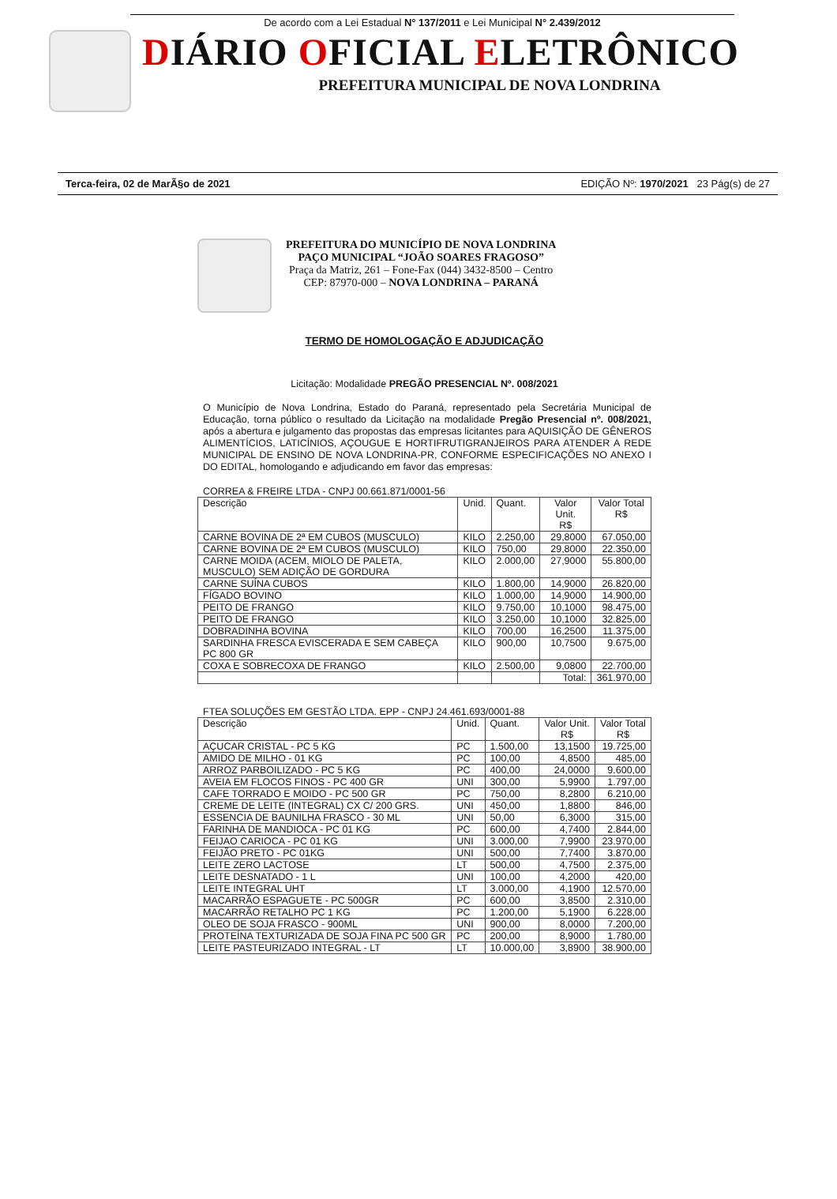De acordo com a Lei Estadual N° 137/2011 e Lei Municipal N° 2.439/2012
DIÁRIO OFICIAL ELETRÔNICO
PREFEITURA MUNICIPAL DE NOVA LONDRINA
Terca-feira, 02 de MarÃ§o de 2021 EDIÇÃO Nº: 1970/2021 23 Pág(s) de 27
PREFEITURA DO MUNICÍPIO DE NOVA LONDRINA
PAÇO MUNICIPAL “JOÃO SOARES FRAGOSO”
Praça da Matriz, 261 – Fone-Fax (044) 3432-8500 – Centro
CEP: 87970-000 – NOVA LONDRINA – PARANÁ
TERMO DE HOMOLOGAÇÃO E ADJUDICAÇÃO
Licitação: Modalidade PREGÃO PRESENCIAL Nº. 008/2021
O Município de Nova Londrina, Estado do Paraná, representado pela Secretária Municipal de Educação, torna público o resultado da Licitação na modalidade Pregão Presencial nº. 008/2021, após a abertura e julgamento das propostas das empresas licitantes para AQUISIÇÃO DE GÊNEROS ALIMENTÍCIOS, LATICÍNIOS, AÇOUGUE E HORTIFRUTIGRANJEIROS PARA ATENDER A REDE MUNICIPAL DE ENSINO DE NOVA LONDRINA-PR, CONFORME ESPECIFICAÇÕES NO ANEXO I DO EDITAL, homologando e adjudicando em favor das empresas:
CORREA & FREIRE LTDA - CNPJ 00.661.871/0001-56
| Descrição | Unid. | Quant. | Valor Unit. R$ | Valor Total R$ |
| --- | --- | --- | --- | --- |
| CARNE BOVINA DE 2ª EM CUBOS (MUSCULO) | KILO | 2.250,00 | 29,8000 | 67.050,00 |
| CARNE BOVINA DE 2ª EM CUBOS (MUSCULO) | KILO | 750,00 | 29,8000 | 22.350,00 |
| CARNE MOIDA (ACEM, MIOLO DE PALETA, MUSCULO) SEM ADIÇÃO DE GORDURA | KILO | 2.000,00 | 27,9000 | 55.800,00 |
| CARNE SUÍNA CUBOS | KILO | 1.800,00 | 14,9000 | 26.820,00 |
| FÍGADO BOVINO | KILO | 1.000,00 | 14,9000 | 14.900,00 |
| PEITO DE FRANGO | KILO | 9.750,00 | 10,1000 | 98.475,00 |
| PEITO DE FRANGO | KILO | 3.250,00 | 10,1000 | 32.825,00 |
| DOBRADINHA BOVINA | KILO | 700,00 | 16,2500 | 11.375,00 |
| SARDINHA FRESCA EVISCERADA E SEM CABEÇA PC 800 GR | KILO | 900,00 | 10,7500 | 9.675,00 |
| COXA E SOBRECOXA DE FRANGO | KILO | 2.500,00 | 9,0800 | 22.700,00 |
| | | | Total: | 361.970,00 |
FTEA SOLUÇÕES EM GESTÃO LTDA. EPP - CNPJ 24.461.693/0001-88
| Descrição | Unid. | Quant. | Valor Unit. R$ | Valor Total R$ |
| --- | --- | --- | --- | --- |
| AÇUCAR CRISTAL - PC 5 KG | PC | 1.500,00 | 13,1500 | 19.725,00 |
| AMIDO DE MILHO - 01 KG | PC | 100,00 | 4,8500 | 485,00 |
| ARROZ PARBOILIZADO - PC 5 KG | PC | 400,00 | 24,0000 | 9.600,00 |
| AVEIA EM FLOCOS FINOS - PC 400 GR | UNI | 300,00 | 5,9900 | 1.797,00 |
| CAFE TORRADO E MOIDO - PC 500 GR | PC | 750,00 | 8,2800 | 6.210,00 |
| CREME DE LEITE (INTEGRAL) CX C/ 200 GRS. | UNI | 450,00 | 1,8800 | 846,00 |
| ESSENCIA DE BAUNILHA FRASCO - 30 ML | UNI | 50,00 | 6,3000 | 315,00 |
| FARINHA DE MANDIOCA - PC 01 KG | PC | 600,00 | 4,7400 | 2.844,00 |
| FEIJAO CARIOCA - PC 01 KG | UNI | 3.000,00 | 7,9900 | 23.970,00 |
| FEIJÃO PRETO - PC 01KG | UNI | 500,00 | 7,7400 | 3.870,00 |
| LEITE ZERO LACTOSE | LT | 500,00 | 4,7500 | 2.375,00 |
| LEITE DESNATADO - 1 L | UNI | 100,00 | 4,2000 | 420,00 |
| LEITE INTEGRAL UHT | LT | 3.000,00 | 4,1900 | 12.570,00 |
| MACARRÃO ESPAGUETE - PC 500GR | PC | 600,00 | 3,8500 | 2.310,00 |
| MACARRÃO RETALHO PC 1 KG | PC | 1.200,00 | 5,1900 | 6.228,00 |
| OLEO DE SOJA FRASCO - 900ML | UNI | 900,00 | 8,0000 | 7.200,00 |
| PROTEÍNA TEXTURIZADA DE SOJA FINA PC 500 GR | PC | 200,00 | 8,9000 | 1.780,00 |
| LEITE PASTEURIZADO INTEGRAL - LT | LT | 10.000,00 | 3,8900 | 38.900,00 |